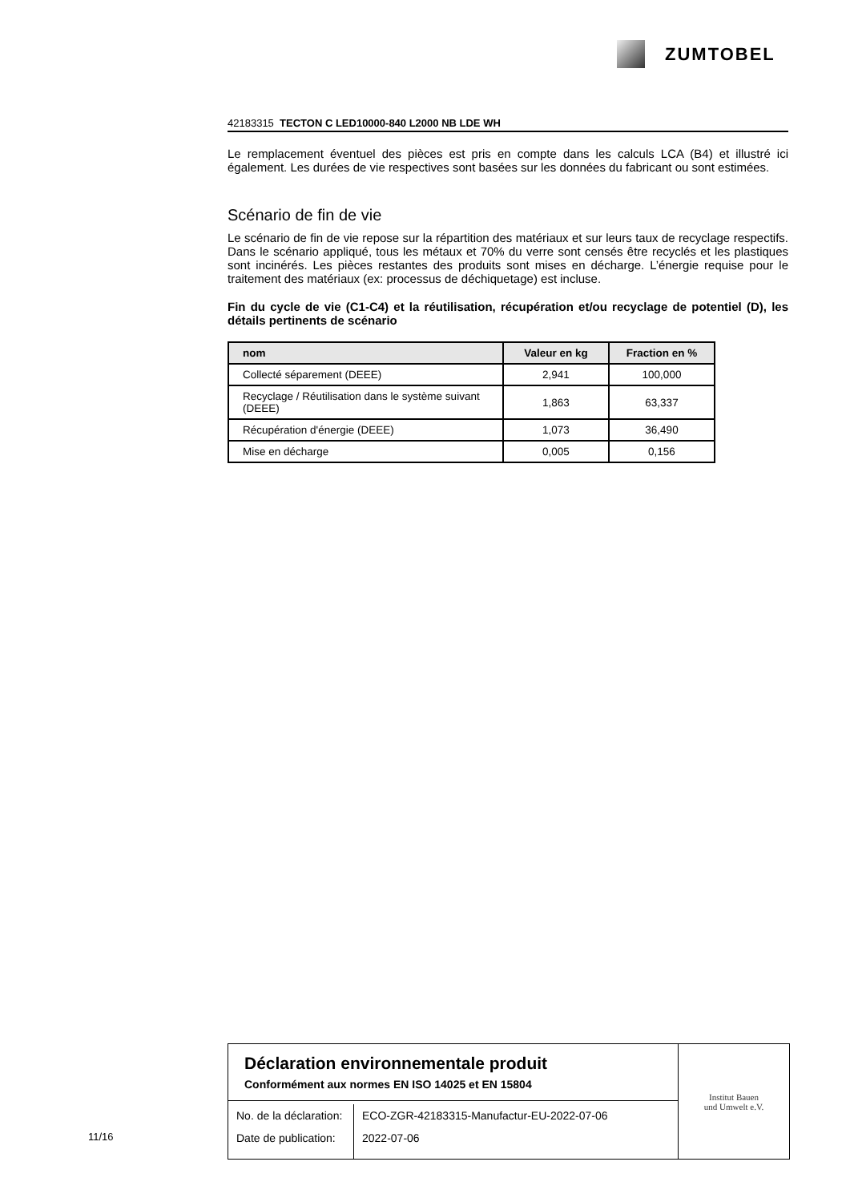ZUMTOBEL
42183315 TECTON C LED10000-840 L2000 NB LDE WH
Le remplacement éventuel des pièces est pris en compte dans les calculs LCA (B4) et illustré ici également. Les durées de vie respectives sont basées sur les données du fabricant ou sont estimées.
Scénario de fin de vie
Le scénario de fin de vie repose sur la répartition des matériaux et sur leurs taux de recyclage respectifs. Dans le scénario appliqué, tous les métaux et 70% du verre sont censés être recyclés et les plastiques sont incinérés. Les pièces restantes des produits sont mises en décharge. L’énergie requise pour le traitement des matériaux (ex: processus de déchiquetage) est incluse.
Fin du cycle de vie (C1-C4) et la réutilisation, récupération et/ou recyclage de potentiel (D), les détails pertinents de scénario
| nom | Valeur en kg | Fraction en % |
| --- | --- | --- |
| Collecté séparement (DEEE) | 2,941 | 100,000 |
| Recyclage / Réutilisation dans le système suivant (DEEE) | 1,863 | 63,337 |
| Récupération d'énergie (DEEE) | 1,073 | 36,490 |
| Mise en décharge | 0,005 | 0,156 |
11/16
Déclaration environnementale produit
Conformément aux normes EN ISO 14025 et EN 15804
| No. de la déclaration: | ECO-ZGR-42183315-Manufactur-EU-2022-07-06 |
| Date de publication: | 2022-07-06 |
Institut Bauen
und Umwelt e.V.